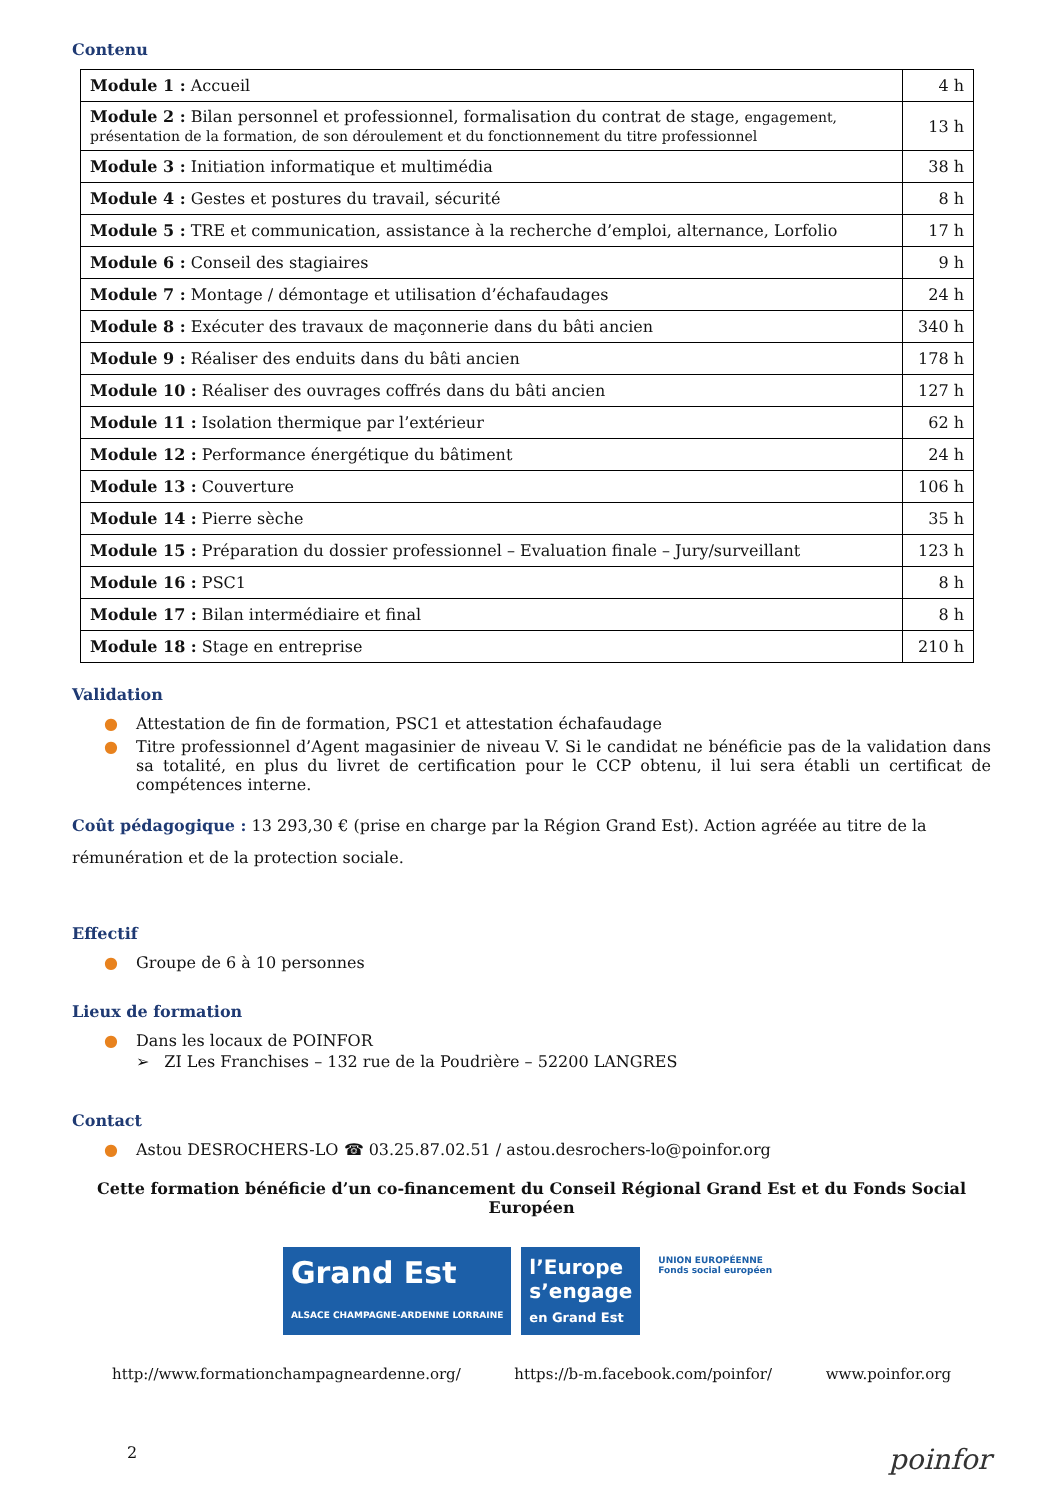Contenu
| Module 1 : Accueil | 4 h |
| Module 2 : Bilan personnel et professionnel, formalisation du contrat de stage, engagement, présentation de la formation, de son déroulement et du fonctionnement du titre professionnel | 13 h |
| Module 3 : Initiation informatique et multimédia | 38 h |
| Module 4 : Gestes et postures du travail, sécurité | 8 h |
| Module 5 : TRE et communication, assistance à la recherche d’emploi, alternance, Lorfolio | 17 h |
| Module 6 : Conseil des stagiaires | 9 h |
| Module 7 : Montage / démontage et utilisation d’échafaudages | 24 h |
| Module 8 : Exécuter des travaux de maçonnerie dans du bâti ancien | 340 h |
| Module 9 : Réaliser des enduits dans du bâti ancien | 178 h |
| Module 10 : Réaliser des ouvrages coffrés dans du bâti ancien | 127 h |
| Module 11 : Isolation thermique par l’extérieur | 62 h |
| Module 12 : Performance énergétique du bâtiment | 24 h |
| Module 13 : Couverture | 106 h |
| Module 14 : Pierre sèche | 35 h |
| Module 15 : Préparation du dossier professionnel – Evaluation finale – Jury/surveillant | 123 h |
| Module 16 : PSC1 | 8 h |
| Module 17 : Bilan intermédiaire et final | 8 h |
| Module 18 : Stage en entreprise | 210 h |
Validation
● Attestation de fin de formation, PSC1 et attestation échafaudage
● Titre professionnel d’Agent magasinier de niveau V. Si le candidat ne bénéficie pas de la validation dans sa totalité, en plus du livret de certification pour le CCP obtenu, il lui sera établi un certificat de compétences interne.
Coût pédagogique : 13 293,30 € (prise en charge par la Région Grand Est). Action agréée au titre de la rémunération et de la protection sociale.
Effectif
● Groupe de 6 à 10 personnes
Lieux de formation
● Dans les locaux de POINFOR
➢ ZI Les Franchises – 132 rue de la Poudrière – 52200 LANGRES
Contact
● Astou DESROCHERS-LO ☎ 03.25.87.02.51 / astou.desrochers-lo@poinfor.org
Cette formation bénéficie d’un co-financement du Conseil Régional Grand Est et du Fonds Social Européen
Grand Est
ALSACE CHAMPAGNE-ARDENNE LORRAINE
l’Europe
s’engage
en Grand Est
UNION EUROPÉENNE
Fonds social européen
http://www.formationchampagneardenne.org/ https://b-m.facebook.com/poinfor/ www.poinfor.org
2 poinfor